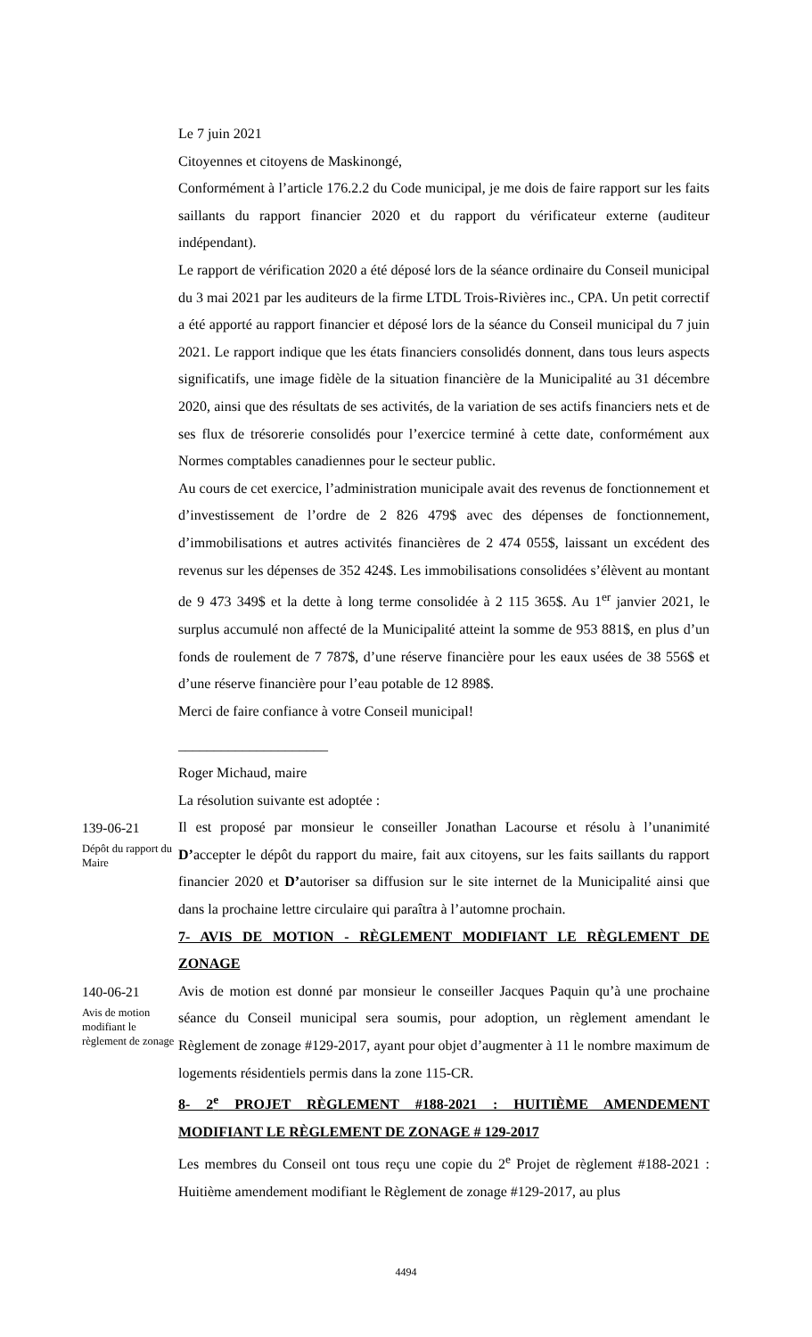Le 7 juin 2021
Citoyennes et citoyens de Maskinongé,
Conformément à l’article 176.2.2 du Code municipal, je me dois de faire rapport sur les faits saillants du rapport financier 2020 et du rapport du vérificateur externe (auditeur indépendant).
Le rapport de vérification 2020 a été déposé lors de la séance ordinaire du Conseil municipal du 3 mai 2021 par les auditeurs de la firme LTDL Trois-Rivières inc., CPA. Un petit correctif a été apporté au rapport financier et déposé lors de la séance du Conseil municipal du 7 juin 2021. Le rapport indique que les états financiers consolidés donnent, dans tous leurs aspects significatifs, une image fidèle de la situation financière de la Municipalité au 31 décembre 2020, ainsi que des résultats de ses activités, de la variation de ses actifs financiers nets et de ses flux de trésorerie consolidés pour l’exercice terminé à cette date, conformément aux Normes comptables canadiennes pour le secteur public.
Au cours de cet exercice, l’administration municipale avait des revenus de fonctionnement et d’investissement de l’ordre de 2 826 479$ avec des dépenses de fonctionnement, d’immobilisations et autres activités financières de 2 474 055$, laissant un excédent des revenus sur les dépenses de 352 424$. Les immobilisations consolidées s’élèvent au montant de 9 473 349$ et la dette à long terme consolidée à 2 115 365$. Au 1<sup>er</sup> janvier 2021, le surplus accumulé non affecté de la Municipalité atteint la somme de 953 881$, en plus d’un fonds de roulement de 7 787$, d’une réserve financière pour les eaux usées de 38 556$ et d’une réserve financière pour l’eau potable de 12 898$.
Merci de faire confiance à votre Conseil municipal!
_____________________
Roger Michaud, maire
La résolution suivante est adoptée :
139-06-21
Dépôt du rapport du Maire
Il est proposé par monsieur le conseiller Jonathan Lacourse et résolu à l’unanimité D’accepter le dépôt du rapport du maire, fait aux citoyens, sur les faits saillants du rapport financier 2020 et D’autoriser sa diffusion sur le site internet de la Municipalité ainsi que dans la prochaine lettre circulaire qui paraîtra à l’automne prochain.
7- AVIS DE MOTION - RÈGLEMENT MODIFIANT LE RÈGLEMENT DE ZONAGE
140-06-21
Avis de motion modifiant le règlement de zonage
Avis de motion est donné par monsieur le conseiller Jacques Paquin qu’à une prochaine séance du Conseil municipal sera soumis, pour adoption, un règlement amendant le Règlement de zonage #129-2017, ayant pour objet d’augmenter à 11 le nombre maximum de logements résidentiels permis dans la zone 115-CR.
8- 2<sup>e</sup> PROJET RÈGLEMENT #188-2021 : HUITIÈME AMENDEMENT MODIFIANT LE RÈGLEMENT DE ZONAGE # 129-2017
Les membres du Conseil ont tous reçu une copie du 2<sup>e</sup> Projet de règlement #188-2021 : Huitième amendement modifiant le Règlement de zonage #129-2017, au plus
4494